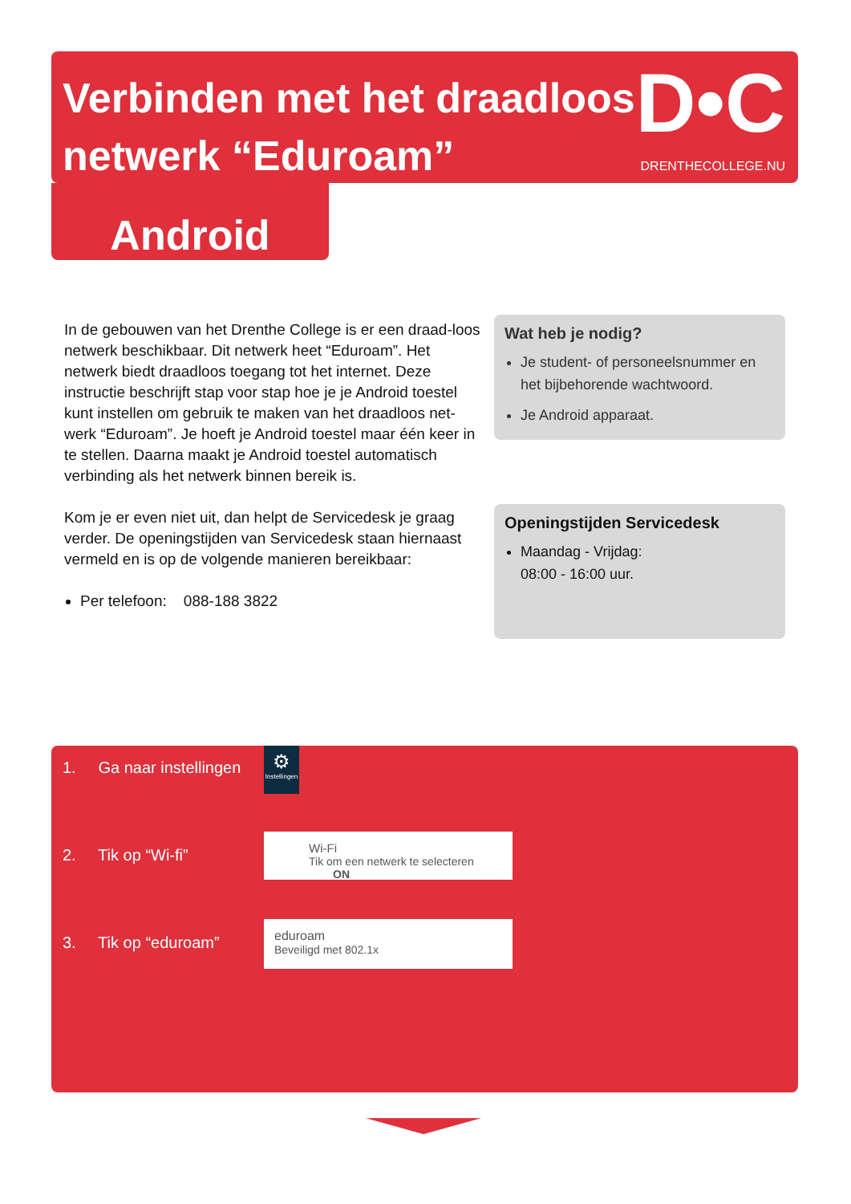Verbinden met het draadloos netwerk “Eduroam”
D•C
DRENTHECOLLEGE.NU
Android
In de gebouwen van het Drenthe College is er een draad-loos netwerk beschikbaar. Dit netwerk heet “Eduroam”. Het netwerk biedt draadloos toegang tot het internet. Deze instructie beschrijft stap voor stap hoe je je Android toestel kunt instellen om gebruik te maken van het draadloos net-werk “Eduroam”. Je hoeft je Android toestel maar één keer in te stellen. Daarna maakt je Android toestel automatisch verbinding als het netwerk binnen bereik is.
Kom je er even niet uit, dan helpt de Servicedesk je graag verder. De openingstijden van Servicedesk staan hiernaast vermeld en is op de volgende manieren bereikbaar:
Per telefoon: 088-188 3822
Wat heb je nodig?
Je student- of personeelsnummer en het bijbehorende wachtwoord.
Je Android apparaat.
Openingstijden Servicedesk
Maandag - Vrijdag:
08:00 - 16:00 uur.
1. Ga naar instellingen
⚙
Instellingen
2. Tik op “Wi-fi”
Wi-Fi
Tik om een netwerk te selecteren ON
3. Tik op “eduroam”
eduroam
Beveiligd met 802.1x